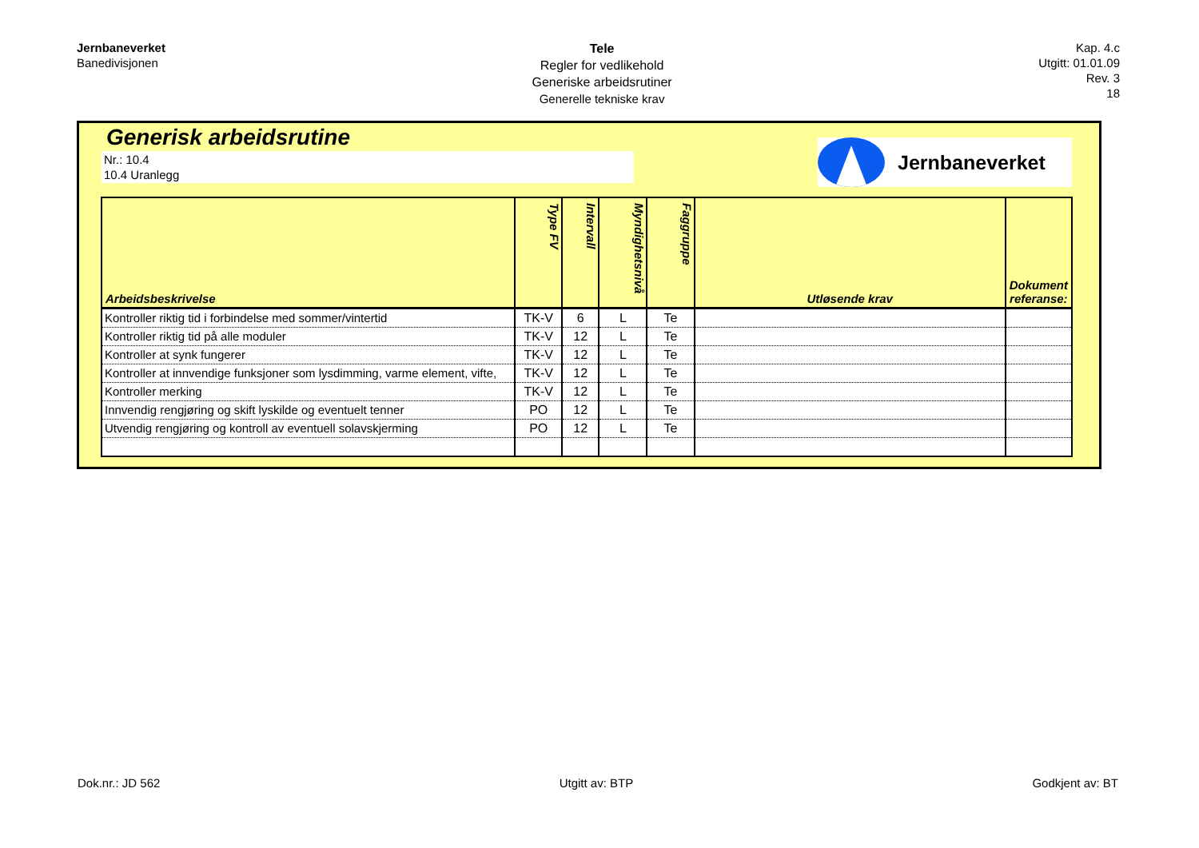Jernbaneverket
Banedivisjonen
Tele
Regler for vedlikehold
Generiske arbeidsrutiner
Generelle tekniske krav
Kap. 4.c
Utgitt: 01.01.09
Rev. 3
18
Generisk arbeidsrutine
Nr.: 10.4
10.4 Uranlegg
Jernbaneverket
| Arbeidsbeskrivelse | Type FV | Intervall | Myndighetsnivå | Faggruppe | Utløsende krav | Dokument referanse: |
| --- | --- | --- | --- | --- | --- | --- |
| Kontroller riktig tid i forbindelse med sommer/vintertid | TK-V | 6 | L | Te | | |
| Kontroller riktig tid på alle moduler | TK-V | 12 | L | Te | | |
| Kontroller at synk fungerer | TK-V | 12 | L | Te | | |
| Kontroller at innvendige funksjoner som lysdimming, varme element, vifte, | TK-V | 12 | L | Te | | |
| Kontroller merking | TK-V | 12 | L | Te | | |
| Innvendig rengjøring og skift lyskilde og eventuelt tenner | PO | 12 | L | Te | | |
| Utvendig rengjøring og kontroll av eventuell solavskjerming | PO | 12 | L | Te | | |
Dok.nr.: JD 562 Utgitt av: BTP Godkjent av: BT